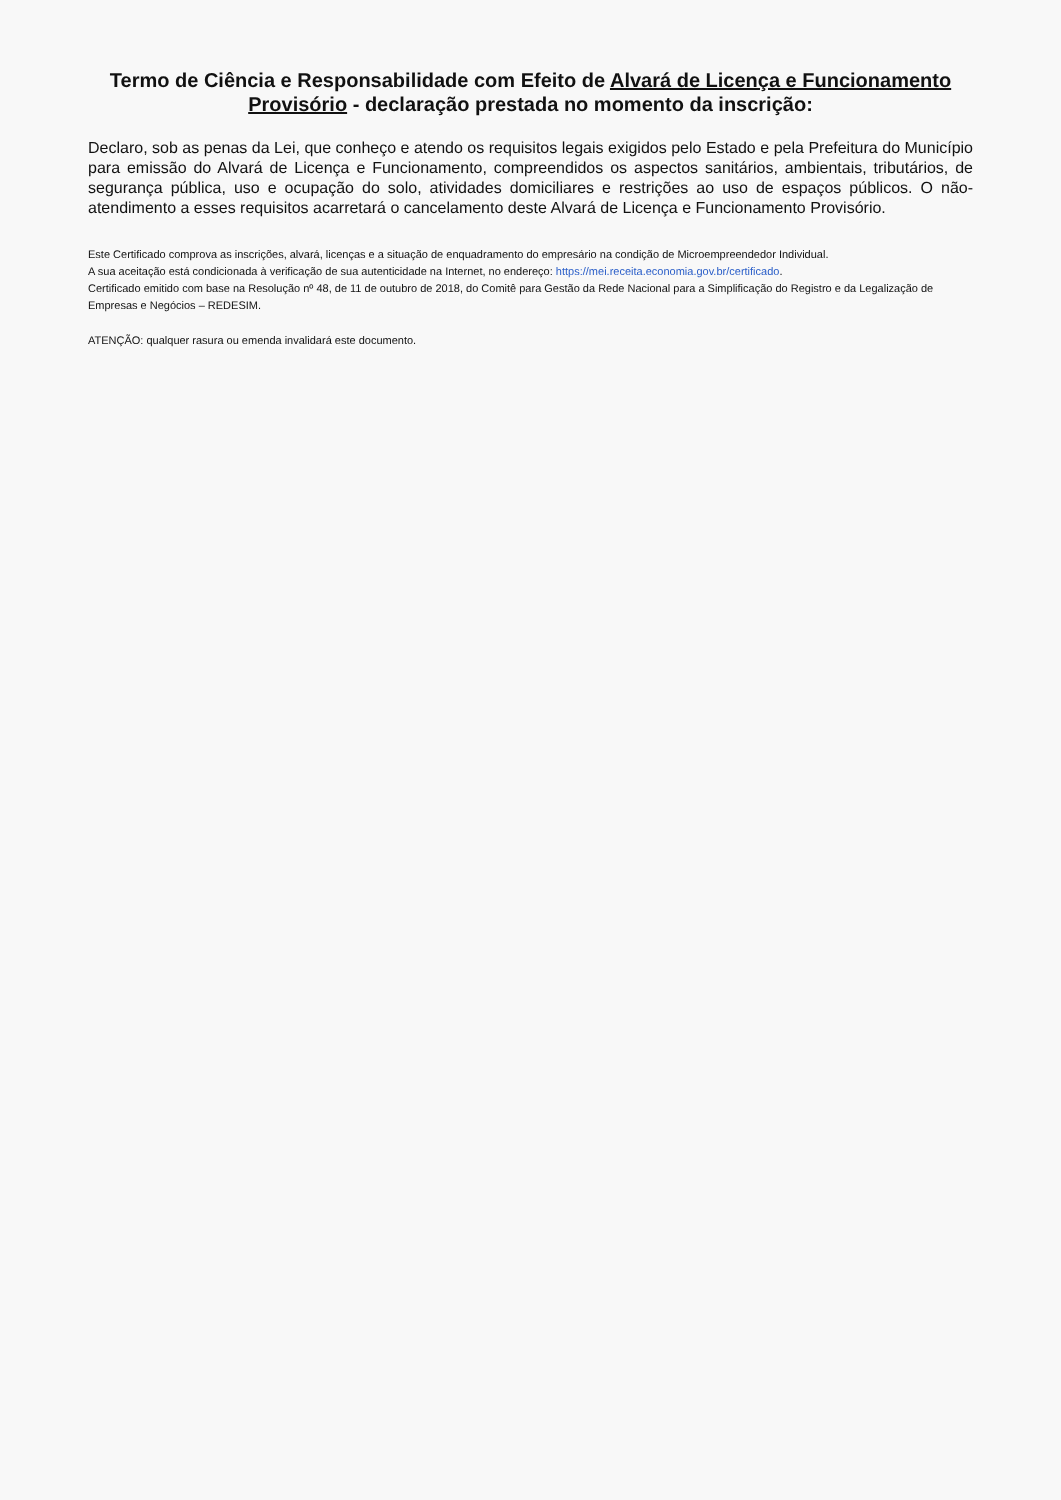Termo de Ciência e Responsabilidade com Efeito de Alvará de Licença e Funcionamento Provisório - declaração prestada no momento da inscrição:
Declaro, sob as penas da Lei, que conheço e atendo os requisitos legais exigidos pelo Estado e pela Prefeitura do Município para emissão do Alvará de Licença e Funcionamento, compreendidos os aspectos sanitários, ambientais, tributários, de segurança pública, uso e ocupação do solo, atividades domiciliares e restrições ao uso de espaços públicos. O não-atendimento a esses requisitos acarretará o cancelamento deste Alvará de Licença e Funcionamento Provisório.
Este Certificado comprova as inscrições, alvará, licenças e a situação de enquadramento do empresário na condição de Microempreendedor Individual.
A sua aceitação está condicionada à verificação de sua autenticidade na Internet, no endereço: https://mei.receita.economia.gov.br/certificado.
Certificado emitido com base na Resolução nº 48, de 11 de outubro de 2018, do Comitê para Gestão da Rede Nacional para a Simplificação do Registro e da Legalização de Empresas e Negócios – REDESIM.
ATENÇÃO: qualquer rasura ou emenda invalidará este documento.